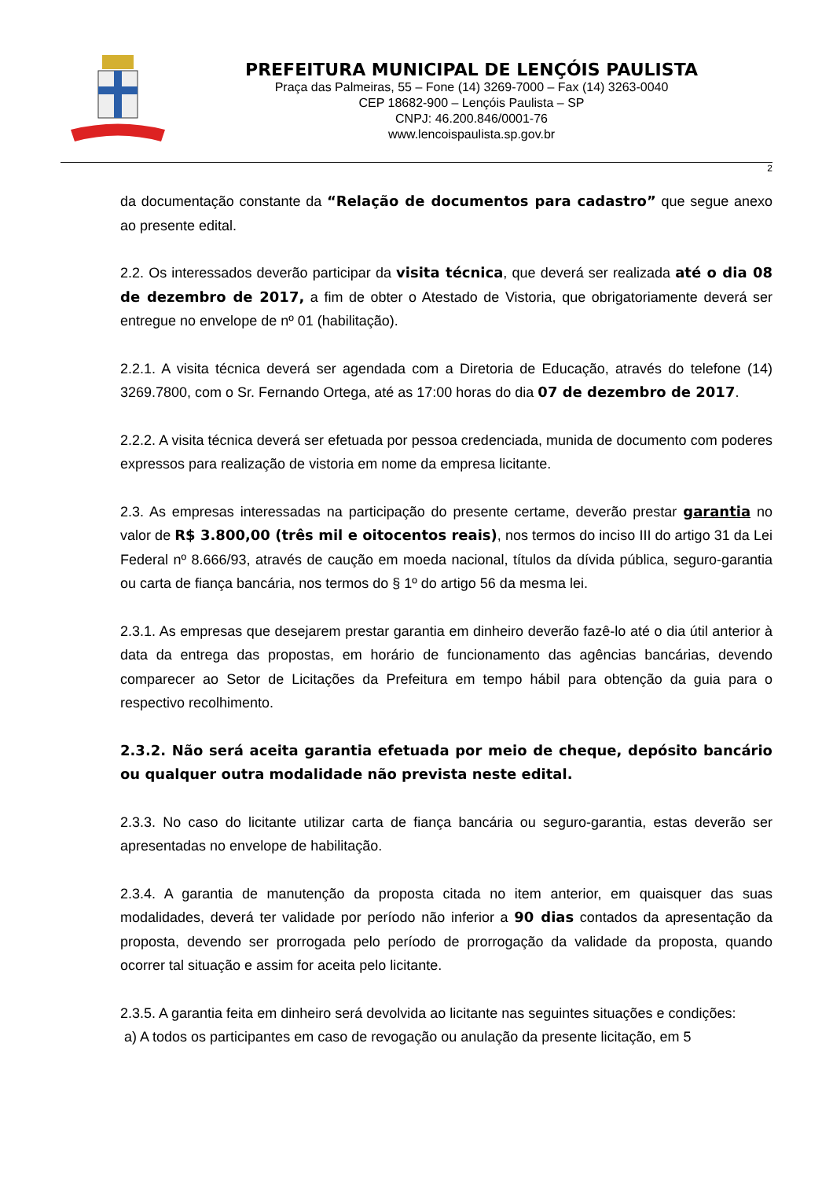PREFEITURA MUNICIPAL DE LENÇÓIS PAULISTA
Praça das Palmeiras, 55 – Fone (14) 3269-7000 – Fax (14) 3263-0040
CEP 18682-900 – Lençóis Paulista – SP
CNPJ: 46.200.846/0001-76
www.lencoispaulista.sp.gov.br
2
da documentação constante da “Relação de documentos para cadastro” que segue anexo ao presente edital.
2.2. Os interessados deverão participar da visita técnica, que deverá ser realizada até o dia 08 de dezembro de 2017, a fim de obter o Atestado de Vistoria, que obrigatoriamente deverá ser entregue no envelope de nº 01 (habilitação).
2.2.1. A visita técnica deverá ser agendada com a Diretoria de Educação, através do telefone (14) 3269.7800, com o Sr. Fernando Ortega, até as 17:00 horas do dia 07 de dezembro de 2017.
2.2.2. A visita técnica deverá ser efetuada por pessoa credenciada, munida de documento com poderes expressos para realização de vistoria em nome da empresa licitante.
2.3. As empresas interessadas na participação do presente certame, deverão prestar garantia no valor de R$ 3.800,00 (três mil e oitocentos reais), nos termos do inciso III do artigo 31 da Lei Federal nº 8.666/93, através de caução em moeda nacional, títulos da dívida pública, seguro-garantia ou carta de fiança bancária, nos termos do § 1º do artigo 56 da mesma lei.
2.3.1. As empresas que desejarem prestar garantia em dinheiro deverão fazê-lo até o dia útil anterior à data da entrega das propostas, em horário de funcionamento das agências bancárias, devendo comparecer ao Setor de Licitações da Prefeitura em tempo hábil para obtenção da guia para o respectivo recolhimento.
2.3.2. Não será aceita garantia efetuada por meio de cheque, depósito bancário ou qualquer outra modalidade não prevista neste edital.
2.3.3. No caso do licitante utilizar carta de fiança bancária ou seguro-garantia, estas deverão ser apresentadas no envelope de habilitação.
2.3.4. A garantia de manutenção da proposta citada no item anterior, em quaisquer das suas modalidades, deverá ter validade por período não inferior a 90 dias contados da apresentação da proposta, devendo ser prorrogada pelo período de prorrogação da validade da proposta, quando ocorrer tal situação e assim for aceita pelo licitante.
2.3.5. A garantia feita em dinheiro será devolvida ao licitante nas seguintes situações e condições:
a) A todos os participantes em caso de revogação ou anulação da presente licitação, em 5